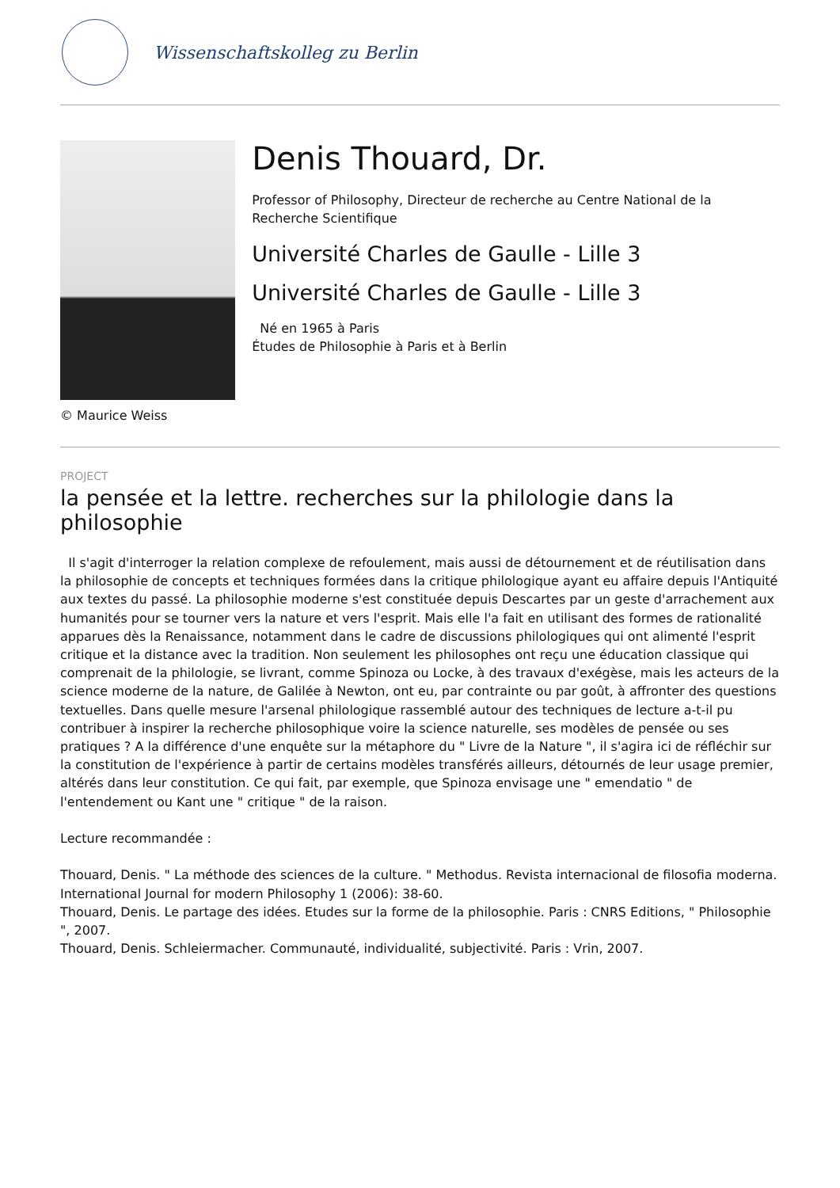Wissenschaftskolleg zu Berlin
Denis Thouard, Dr.
Professor of Philosophy, Directeur de recherche au Centre National de la Recherche Scientifique
Université Charles de Gaulle - Lille 3
Université Charles de Gaulle - Lille 3
Né en 1965 à Paris
Études de Philosophie à Paris et à Berlin
© Maurice Weiss
PROJECT
la pensée et la lettre. recherches sur la philologie dans la philosophie
Il s'agit d'interroger la relation complexe de refoulement, mais aussi de détournement et de réutilisation dans la philosophie de concepts et techniques formées dans la critique philologique ayant eu affaire depuis l'Antiquité aux textes du passé. La philosophie moderne s'est constituée depuis Descartes par un geste d'arrachement aux humanités pour se tourner vers la nature et vers l'esprit. Mais elle l'a fait en utilisant des formes de rationalité apparues dès la Renaissance, notamment dans le cadre de discussions philologiques qui ont alimenté l'esprit critique et la distance avec la tradition. Non seulement les philosophes ont reçu une éducation classique qui comprenait de la philologie, se livrant, comme Spinoza ou Locke, à des travaux d'exégèse, mais les acteurs de la science moderne de la nature, de Galilée à Newton, ont eu, par contrainte ou par goût, à affronter des questions textuelles. Dans quelle mesure l'arsenal philologique rassemblé autour des techniques de lecture a-t-il pu contribuer à inspirer la recherche philosophique voire la science naturelle, ses modèles de pensée ou ses pratiques ? A la différence d'une enquête sur la métaphore du " Livre de la Nature ", il s'agira ici de réfléchir sur la constitution de l'expérience à partir de certains modèles transférés ailleurs, détournés de leur usage premier, altérés dans leur constitution. Ce qui fait, par exemple, que Spinoza envisage une " emendatio " de l'entendement ou Kant une " critique " de la raison.
Lecture recommandée :
Thouard, Denis. " La méthode des sciences de la culture. " Methodus. Revista internacional de filosofia moderna. International Journal for modern Philosophy 1 (2006): 38-60.
Thouard, Denis. Le partage des idées. Etudes sur la forme de la philosophie. Paris : CNRS Editions, " Philosophie ", 2007.
Thouard, Denis. Schleiermacher. Communauté, individualité, subjectivité. Paris : Vrin, 2007.